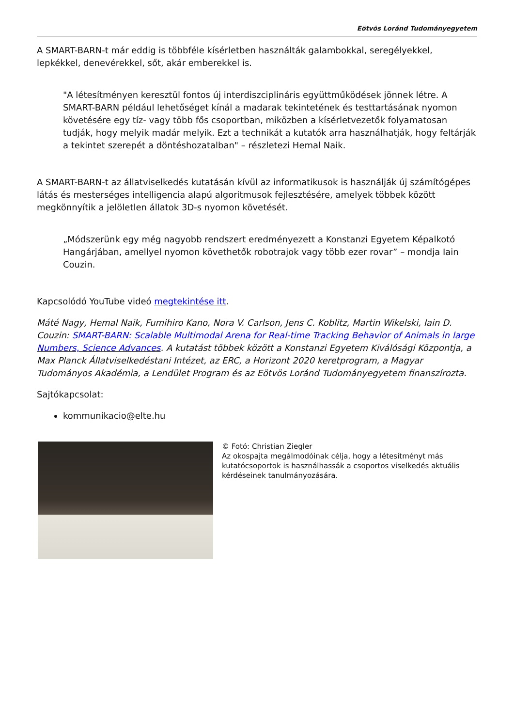Eötvös Loránd Tudományegyetem
A SMART-BARN-t már eddig is többféle kísérletben használták galambokkal, seregélyekkel, lepkékkel, denevérekkel, sőt, akár emberekkel is.
"A létesítményen keresztül fontos új interdiszciplináris együttműködések jönnek létre. A SMART-BARN például lehetőséget kínál a madarak tekintetének és testtartásának nyomon követésére egy tíz- vagy több fős csoportban, miközben a kísérletvezetők folyamatosan tudják, hogy melyik madár melyik. Ezt a technikát a kutatók arra használhatják, hogy feltárják a tekintet szerepét a döntéshozatalban" – részletezi Hemal Naik.
A SMART-BARN-t az állatviselkedés kutatásán kívül az informatikusok is használják új számítógépes látás és mesterséges intelligencia alapú algoritmusok fejlesztésére, amelyek többek között megkönnyítik a jelöletlen állatok 3D-s nyomon követését.
„Módszerünk egy még nagyobb rendszert eredményezett a Konstanzi Egyetem Képalkotó Hangárjában, amellyel nyomon követhetők robotrajok vagy több ezer rovar” – mondja Iain Couzin.
Kapcsolódó YouTube videó megtekintése itt.
Máté Nagy, Hemal Naik, Fumihiro Kano, Nora V. Carlson, Jens C. Koblitz, Martin Wikelski, Iain D. Couzin: SMART-BARN: Scalable Multimodal Arena for Real-time Tracking Behavior of Animals in large Numbers, Science Advances. A kutatást többek között a Konstanzi Egyetem Kiválósági Központja, a Max Planck Állatviselkedéstani Intézet, az ERC, a Horizont 2020 keretprogram, a Magyar Tudományos Akadémia, a Lendület Program és az Eötvös Loránd Tudományegyetem finanszírozta.
Sajtókapcsolat:
kommunikacio@elte.hu
© Fotó: Christian Ziegler
Az okospajta megálmodóinak célja, hogy a létesítményt más kutatócsoportok is használhassák a csoportos viselkedés aktuális kérdéseinek tanulmányozására.